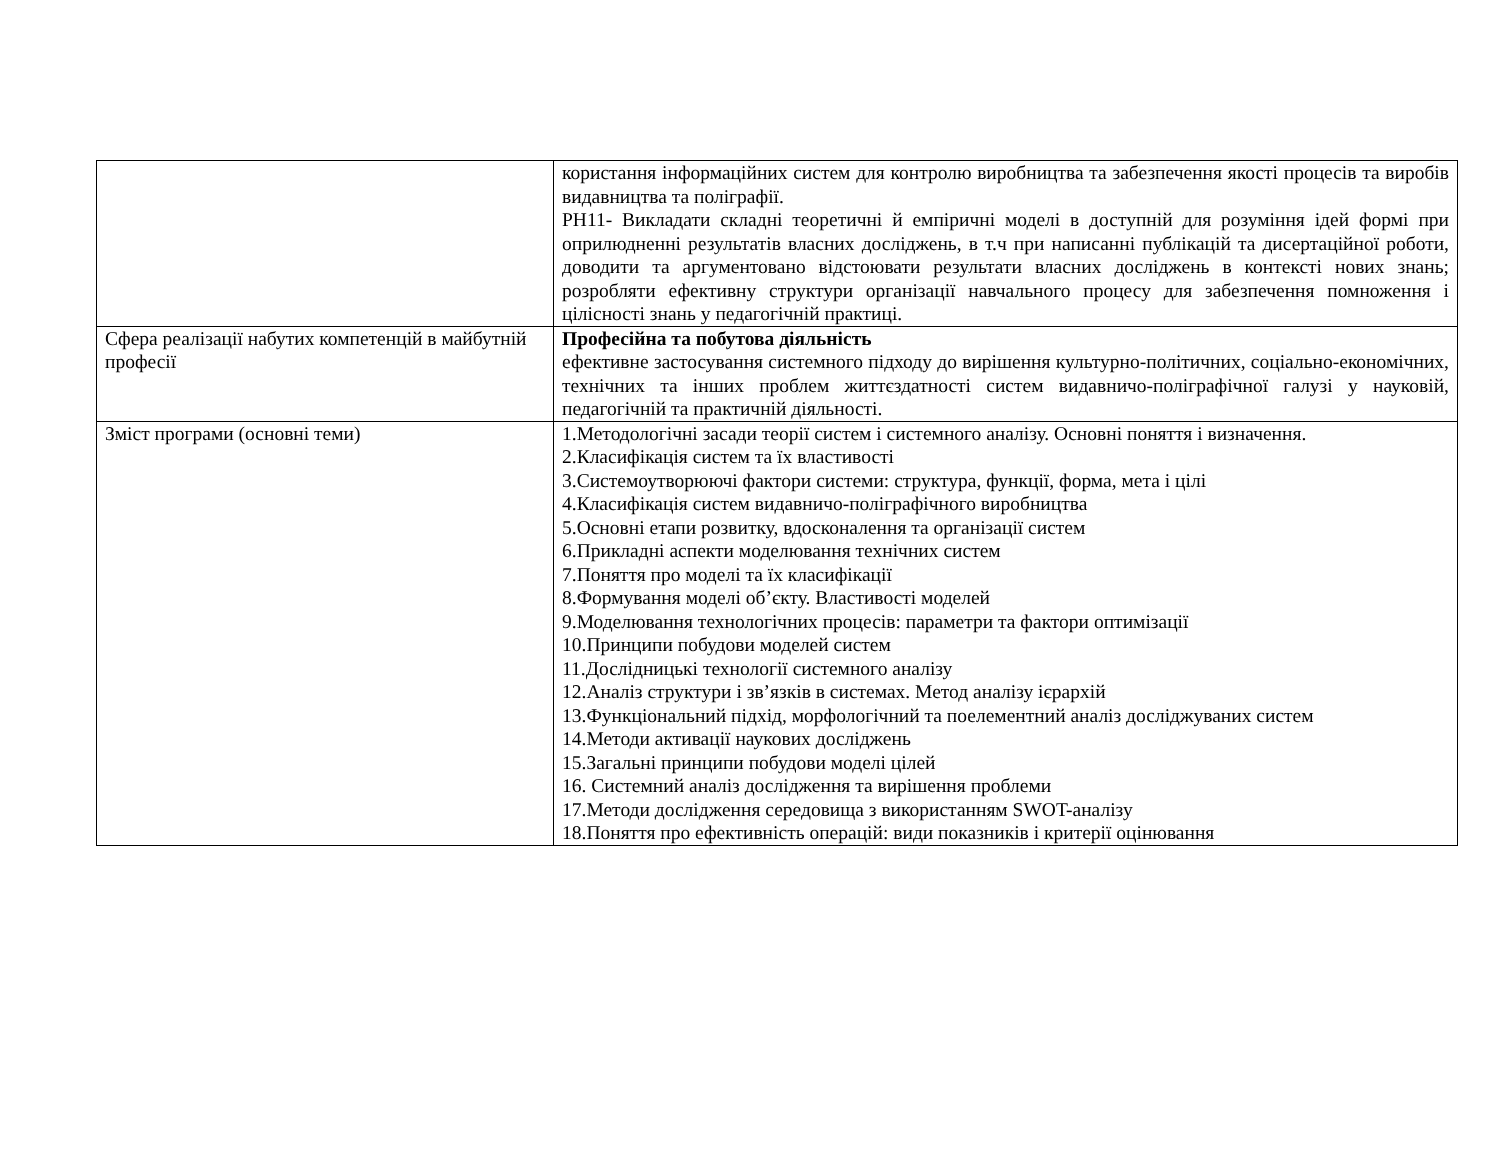| | користання інформаційних систем для контролю виробництва та забезпечення якості процесів та виробів видавництва та поліграфії. РН11- Викладати складні теоретичні й емпіричні моделі в доступній для розуміння ідей формі при оприлюдненні результатів власних досліджень, в т.ч при написанні публікацій та дисертаційної роботи, доводити та аргументовано відстоювати результати власних досліджень в контексті нових знань; розробляти ефективну структури організації навчального процесу для забезпечення помноження і цілісності знань у педагогічній практиці. |
| Сфера реалізації набутих компетенцій в майбутній професії | Професійна та побутова діяльність ефективне застосування системного підходу до вирішення культурно-політичних, соціально-економічних, технічних та інших проблем життєздатності систем видавничо-поліграфічної галузі у науковій, педагогічній та практичній діяльності. |
| Зміст програми (основні теми) | 1.Методологічні засади теорії систем і системного аналізу. Основні поняття і визначення. 2.Класифікація систем та їх властивості 3.Системоутворюючі фактори системи: структура, функції, форма, мета і цілі 4.Класифікація систем видавничо-поліграфічного виробництва 5.Основні етапи розвитку, вдосконалення та організації систем 6.Прикладні аспекти моделювання технічних систем 7.Поняття про моделі та їх класифікації 8.Формування моделі об’єкту. Властивості моделей 9.Моделювання технологічних процесів: параметри та фактори оптимізації 10.Принципи побудови моделей систем 11.Дослідницькі технології системного аналізу 12.Аналіз структури і зв’язків в системах. Метод аналізу ієрархій 13.Функціональний підхід, морфологічний та поелементний аналіз досліджуваних систем 14.Методи активації наукових досліджень 15.Загальні принципи побудови моделі цілей 16. Системний аналіз дослідження та вирішення проблеми 17.Методи дослідження середовища з використанням SWOT-аналізу 18.Поняття про ефективність операцій: види показників і критерії оцінювання |